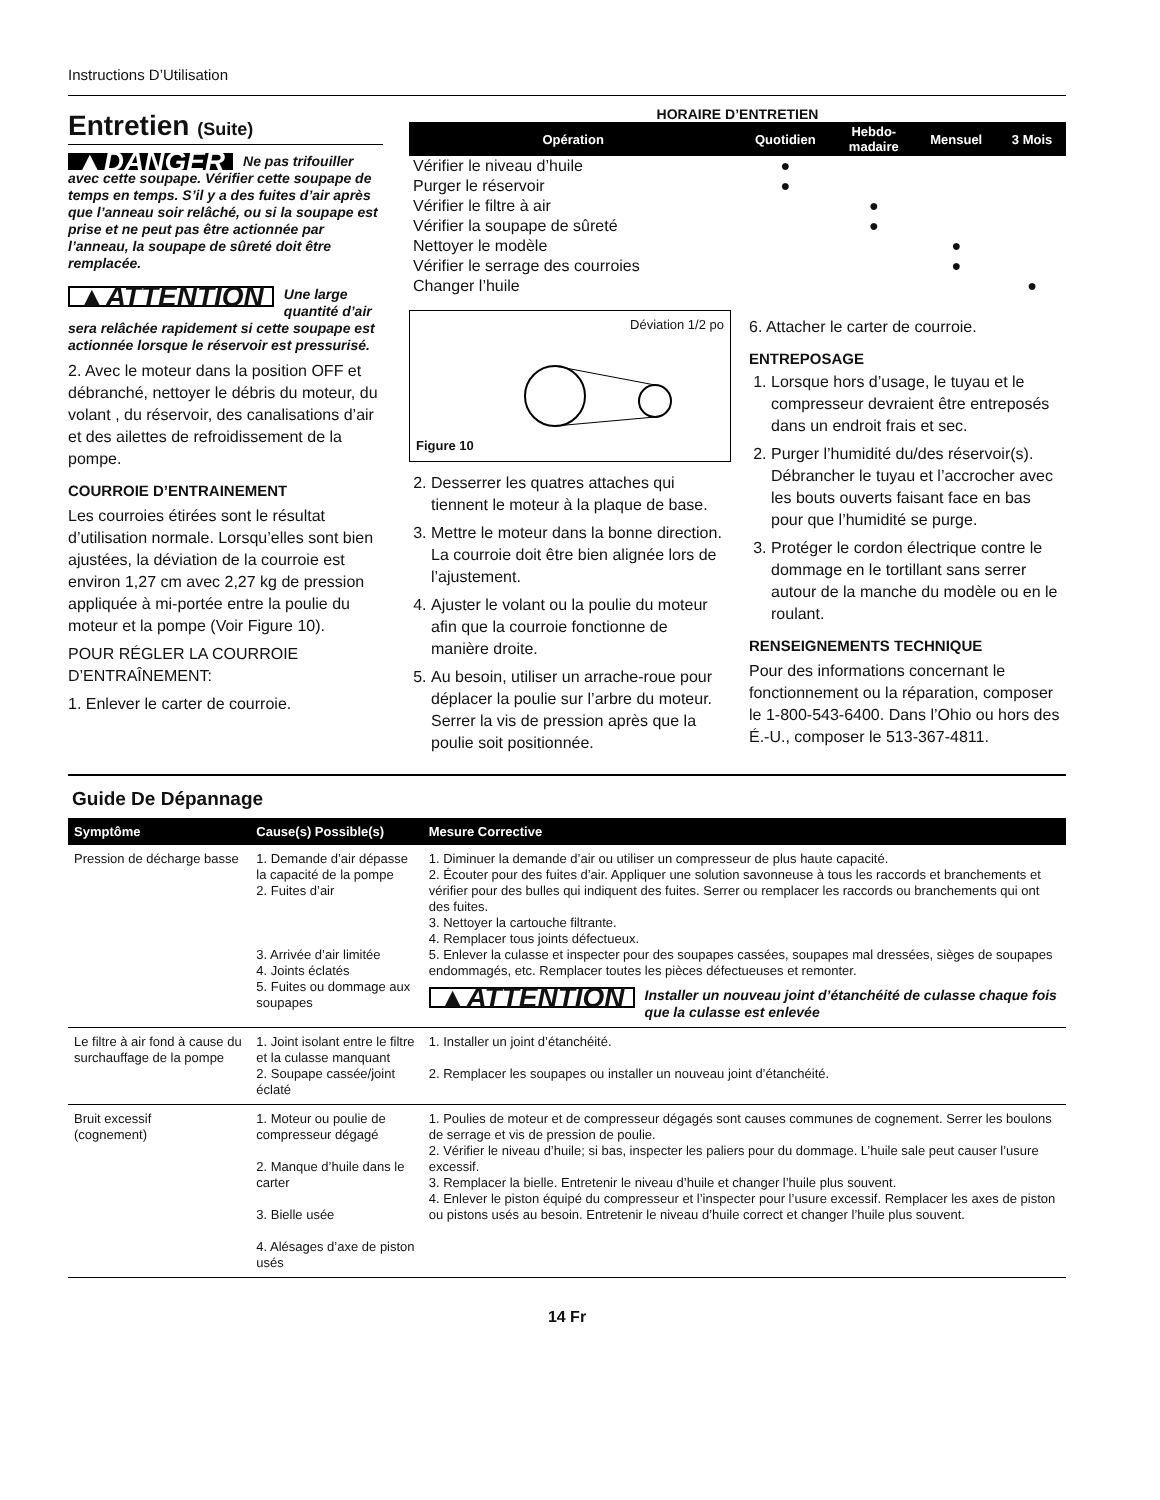Instructions D’Utilisation
Entretien (Suite)
▲DANGER Ne pas trifouiller avec cette soupape. Vérifier cette soupape de temps en temps. S’il y a des fuites d’air après que l’anneau soir relâché, ou si la soupape est prise et ne peut pas être actionnée par l’anneau, la soupape de sûreté doit être remplacée.
▲ATTENTION Une large quantité d’air sera relâchée rapidement si cette soupape est actionnée lorsque le réservoir est pressurisé.
2. Avec le moteur dans la position OFF et débranché, nettoyer le débris du moteur, du volant , du réservoir, des canalisations d’air et des ailettes de refroidissement de la pompe.
COURROIE D’ENTRAINEMENT
Les courroies étirées sont le résultat d’utilisation normale. Lorsqu’elles sont bien ajustées, la déviation de la courroie est environ 1,27 cm avec 2,27 kg de pression appliquée à mi-portée entre la poulie du moteur et la pompe (Voir Figure 10).
POUR RÉGLER LA COURROIE D’ENTRAÎNEMENT:
1. Enlever le carter de courroie.
HORAIRE D’ENTRETIEN
| Opération | Quotidien | Hebdo- madaire | Mensuel | 3 Mois |
| --- | --- | --- | --- | --- |
| Vérifier le niveau d’huile | ● | | | |
| Purger le réservoir | ● | | | |
| Vérifier le filtre à air | | ● | | |
| Vérifier la soupape de sûreté | | ● | | |
| Nettoyer le modèle | | | ● | |
| Vérifier le serrage des courroies | | | ● | |
| Changer l’huile | | | | ● |
Déviation 1/2 po
Figure 10
2. Desserrer les quatres attaches qui tiennent le moteur à la plaque de base.
3. Mettre le moteur dans la bonne direction. La courroie doit être bien alignée lors de l’ajustement.
4. Ajuster le volant ou la poulie du moteur afin que la courroie fonctionne de manière droite.
5. Au besoin, utiliser un arrache-roue pour déplacer la poulie sur l’arbre du moteur. Serrer la vis de pression après que la poulie soit positionnée.
6. Attacher le carter de courroie.
ENTREPOSAGE
1. Lorsque hors d’usage, le tuyau et le compresseur devraient être entreposés dans un endroit frais et sec.
2. Purger l’humidité du/des réservoir(s). Débrancher le tuyau et l’accrocher avec les bouts ouverts faisant face en bas pour que l’humidité se purge.
3. Protéger le cordon électrique contre le dommage en le tortillant sans serrer autour de la manche du modèle ou en le roulant.
RENSEIGNEMENTS TECHNIQUE
Pour des informations concernant le fonctionnement ou la réparation, composer le 1-800-543-6400. Dans l’Ohio ou hors des É.-U., composer le 513-367-4811.
Guide De Dépannage
| Symptôme | Cause(s) Possible(s) | Mesure Corrective |
| --- | --- | --- |
| Pression de décharge basse | 1. Demande d’air dépasse la capacité de la pompe 2. Fuites d’air 3. Arrivée d’air limitée 4. Joints éclatés 5. Fuites ou dommage aux soupapes | 1. Diminuer la demande d’air ou utiliser un compresseur de plus haute capacité. 2. Écouter pour des fuites d’air. Appliquer une solution savonneuse à tous les raccords et branchements et vérifier pour des bulles qui indiquent des fuites. Serrer ou remplacer les raccords ou branchements qui ont des fuites. 3. Nettoyer la cartouche filtrante. 4. Remplacer tous joints défectueux. 5. Enlever la culasse et inspecter pour des soupapes cassées, soupapes mal dressées, sièges de soupapes endommagés, etc. Remplacer toutes les pièces défectueuses et remonter. ▲ATTENTION Installer un nouveau joint d’étanchéité de culasse chaque fois que la culasse est enlevée |
| Le filtre à air fond à cause du surchauffage de la pompe | 1. Joint isolant entre le filtre et la culasse manquant 2. Soupape cassée/joint éclaté | 1. Installer un joint d’étanchéité. 2. Remplacer les soupapes ou installer un nouveau joint d’étanchéité. |
| Bruit excessif (cognement) | 1. Moteur ou poulie de compresseur dégagé 2. Manque d’huile dans le carter 3. Bielle usée 4. Alésages d’axe de piston usés | 1. Poulies de moteur et de compresseur dégagés sont causes communes de cognement. Serrer les boulons de serrage et vis de pression de poulie. 2. Vérifier le niveau d’huile; si bas, inspecter les paliers pour du dommage. L’huile sale peut causer l’usure excessif. 3. Remplacer la bielle. Entretenir le niveau d’huile et changer l’huile plus souvent. 4. Enlever le piston équipé du compresseur et l’inspecter pour l’usure excessif. Remplacer les axes de piston ou pistons usés au besoin. Entretenir le niveau d’huile correct et changer l’huile plus souvent. |
14 Fr